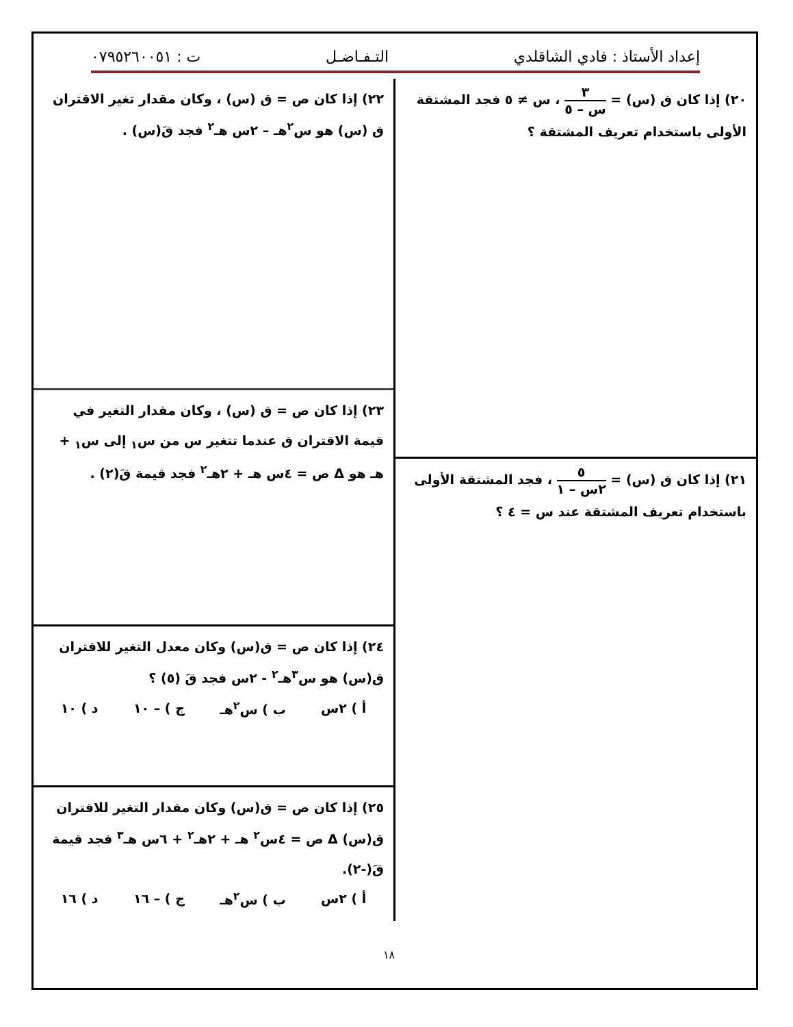إعداد الأستاذ : فادي الشاقلدي التـفـاضـل ت : ٠٧٩٥٢٦٠٠٥١
٢٠) إذا كان ق (س) = ٣ س – ٥ ، س ≠ ٥ فجد المشتقة الأولى باستخدام تعريف المشتقة ؟
٢١) إذا كان ق (س) = ٥ ٢س – ١ ، فجد المشتقة الأولى باستخدام تعريف المشتقة عند س = ٤ ؟
٢٢) إذا كان ص = ق (س) ، وكان مقدار تغير الاقتران ق (س) هو س<sup>٢</sup>هـ – ٢س هـ<sup>٢</sup> فجد قَ(س) .
٢٣) إذا كان ص = ق (س) ، وكان مقدار التغير في قيمة الاقتران ق عندما تتغير س من س<sub>١</sub> إلى س<sub>١</sub> + هـ هو Δ ص = ٤س هـ + ٢هـ<sup>٢</sup> فجد قيمة قَ(٢) .
٢٤) إذا كان ص = ق(س) وكان معدل التغير للاقتران ق(س) هو س<sup>٣</sup>هـ<sup>٢</sup> - ٢س فجد قَ (٥) ؟
أ ) ٢س ب ) س<sup>٢</sup>هـ ج ) – ١٠ د ) ١٠
٢٥) إذا كان ص = ق(س) وكان مقدار التغير للاقتران ق(س) Δ ص = ٤س<sup>٢</sup> هـ + ٢هـ<sup>٢</sup> + ٦س هـ<sup>٣</sup> فجد قيمة قَ(-٢).
أ ) ٢س ب ) س<sup>٢</sup>هـ ج ) – ١٦ د ) ١٦
١٨